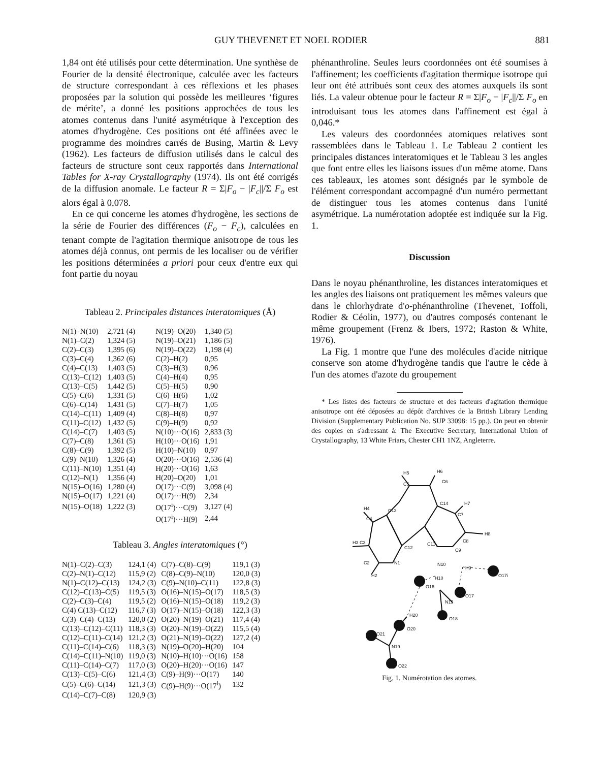GUY THEVENET ET NOEL RODIER 881
1,84 ont été utilisés pour cette détermination. Une synthèse de Fourier de la densité électronique, calculée avec les facteurs de structure correspondant à ces réflexions et les phases proposées par la solution qui possède les meilleures ‘figures de mérite’, a donné les positions approchées de tous les atomes contenus dans l'unité asymétrique à l'exception des atomes d'hydrogène. Ces positions ont été affinées avec le programme des moindres carrés de Busing, Martin & Levy (1962). Les facteurs de diffusion utilisés dans le calcul des facteurs de structure sont ceux rapportés dans International Tables for X-ray Crystallography (1974). Ils ont été corrigés de la diffusion anomale. Le facteur R = Σ|F<sub>o</sub> − |F<sub>c</sub>||/Σ F<sub>o</sub> est alors égal à 0,078.
En ce qui concerne les atomes d'hydrogène, les sections de la série de Fourier des différences (F<sub>o</sub> − F<sub>c</sub>), calculées en tenant compte de l'agitation thermique anisotrope de tous les atomes déjà connus, ont permis de les localiser ou de vérifier les positions déterminées a priori pour ceux d'entre eux qui font partie du noyau
Tableau 2. Principales distances interatomiques (Å)
| N(1)–N(10) | 2,721 (4) | N(19)–O(20) | 1,340 (5) |
| N(1)–C(2) | 1,324 (5) | N(19)–O(21) | 1,186 (5) |
| C(2)–C(3) | 1,395 (6) | N(19)–O(22) | 1,198 (4) |
| C(3)–C(4) | 1,362 (6) | C(2)–H(2) | 0,95 |
| C(4)–C(13) | 1,403 (5) | C(3)–H(3) | 0,96 |
| C(13)–C(12) | 1,403 (5) | C(4)–H(4) | 0,95 |
| C(13)–C(5) | 1,442 (5) | C(5)–H(5) | 0,90 |
| C(5)–C(6) | 1,331 (5) | C(6)–H(6) | 1,02 |
| C(6)–C(14) | 1,431 (5) | C(7)–H(7) | 1,05 |
| C(14)–C(11) | 1,409 (4) | C(8)–H(8) | 0,97 |
| C(11)–C(12) | 1,432 (5) | C(9)–H(9) | 0,92 |
| C(14)–C(7) | 1,403 (5) | N(10)···O(16) | 2,833 (3) |
| C(7)–C(8) | 1,361 (5) | H(10)···O(16) | 1,91 |
| C(8)–C(9) | 1,392 (5) | H(10)–N(10) | 0,97 |
| C(9)–N(10) | 1,326 (4) | O(20)···O(16) | 2,536 (4) |
| C(11)–N(10) | 1,351 (4) | H(20)···O(16) | 1,63 |
| C(12)–N(1) | 1,356 (4) | H(20)–O(20) | 1,01 |
| N(15)–O(16) | 1,280 (4) | O(17)···C(9) | 3,098 (4) |
| N(15)–O(17) | 1,221 (4) | O(17)···H(9) | 2,34 |
| N(15)–O(18) | 1,222 (3) | O(17<sup>i</sup>)···C(9) | 3,127 (4) |
| | | O(17<sup>i</sup>)···H(9) | 2,44 |
Tableau 3. Angles interatomiques (°)
| N(1)–C(2)–C(3) | 124,1 (4) | C(7)–C(8)–C(9) | 119,1 (3) |
| C(2)–N(1)–C(12) | 115,9 (2) | C(8)–C(9)–N(10) | 120,0 (3) |
| N(1)–C(12)–C(13) | 124,2 (3) | C(9)–N(10)–C(11) | 122,8 (3) |
| C(12)–C(13)–C(5) | 119,5 (3) | O(16)–N(15)–O(17) | 118,5 (3) |
| C(2)–C(3)–C(4) | 119,5 (2) | O(16)–N(15)–O(18) | 119,2 (3) |
| C(4) C(13)–C(12) | 116,7 (3) | O(17)–N(15)–O(18) | 122,3 (3) |
| C(3)–C(4)–C(13) | 120,0 (2) | O(20)–N(19)–O(21) | 117,4 (4) |
| C(13)–C(12)–C(11) | 118,3 (3) | O(20)–N(19)–O(22) | 115,5 (4) |
| C(12)–C(11)–C(14) | 121,2 (3) | O(21)–N(19)–O(22) | 127,2 (4) |
| C(11)–C(14)–C(6) | 118,3 (3) | N(19)–O(20)–H(20) | 104 |
| C(14)–C(11)–N(10) | 119,0 (3) | N(10)–H(10)···O(16) | 158 |
| C(11)–C(14)–C(7) | 117,0 (3) | O(20)–H(20)···O(16) | 147 |
| C(13)–C(5)–C(6) | 121,4 (3) | C(9)–H(9)···O(17) | 140 |
| C(5)–C(6)–C(14) | 121,3 (3) | C(9)–H(9)···O(17<sup>i</sup>) | 132 |
| C(14)–C(7)–C(8) | 120,9 (3) | | |
phénanthroline. Seules leurs coordonnées ont été soumises à l'affinement; les coefficients d'agitation thermique isotrope qui leur ont été attribués sont ceux des atomes auxquels ils sont liés. La valeur obtenue pour le facteur R = Σ|F<sub>o</sub> − |F<sub>c</sub>||/Σ F<sub>o</sub> en introduisant tous les atomes dans l'affinement est égal à 0,046.*
Les valeurs des coordonnées atomiques relatives sont rassemblées dans le Tableau 1. Le Tableau 2 contient les principales distances interatomiques et le Tableau 3 les angles que font entre elles les liaisons issues d'un même atome. Dans ces tableaux, les atomes sont désignés par le symbole de l'élément correspondant accompagné d'un numéro permettant de distinguer tous les atomes contenus dans l'unité asymétrique. La numérotation adoptée est indiquée sur la Fig. 1.
Discussion
Dans le noyau phénanthroline, les distances interatomiques et les angles des liaisons ont pratiquement les mêmes valeurs que dans le chlorhydrate d'o-phénanthroline (Thevenet, Toffoli, Rodier & Céolin, 1977), ou d'autres composés contenant le même groupement (Frenz & Ibers, 1972; Raston & White, 1976).
La Fig. 1 montre que l'une des molécules d'acide nitrique conserve son atome d'hydrogène tandis que l'autre le cède à l'un des atomes d'azote du groupement
* Les listes des facteurs de structure et des facteurs d'agitation thermique anisotrope ont été déposées au dépôt d'archives de la British Library Lending Division (Supplementary Publication No. SUP 33098: 15 pp.). On peut en obtenir des copies en s'adressant à: The Executive Secretary, International Union of Crystallography, 13 White Friars, Chester CH1 1NZ, Angleterre.
H5
H6
C6
C5
C14
H7
C7
C13
H4
C4
H3 C3
C12
C11
H8
C8
C9
C2
N1
N10
H2
H10
H9
O17i
O16
O17
N15
O18
H20
O20
O21
N19
O22
Fig. 1. Numérotation des atomes.